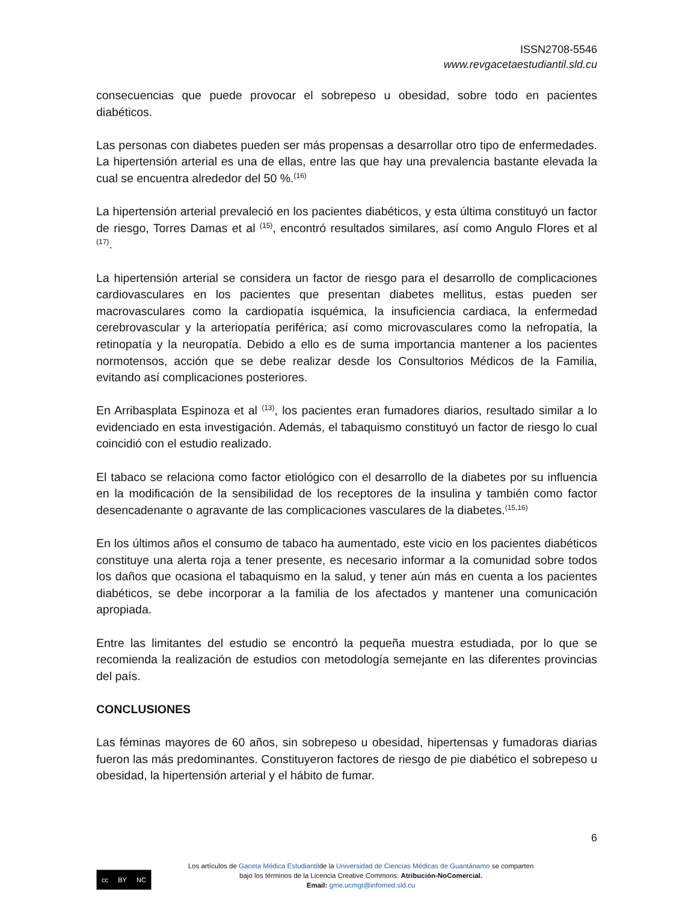ISSN2708-5546
www.revgacetaestudiantil.sld.cu
consecuencias que puede provocar el sobrepeso u obesidad, sobre todo en pacientes diabéticos.
Las personas con diabetes pueden ser más propensas a desarrollar otro tipo de enfermedades. La hipertensión arterial es una de ellas, entre las que hay una prevalencia bastante elevada la cual se encuentra alrededor del 50 %.<sup>(16)</sup>
La hipertensión arterial prevaleció en los pacientes diabéticos, y esta última constituyó un factor de riesgo, Torres Damas et al <sup>(15)</sup>, encontró resultados similares, así como Angulo Flores et al <sup>(17)</sup>.
La hipertensión arterial se considera un factor de riesgo para el desarrollo de complicaciones cardiovasculares en los pacientes que presentan diabetes mellitus, estas pueden ser macrovasculares como la cardiopatía isquémica, la insuficiencia cardiaca, la enfermedad cerebrovascular y la arteriopatía periférica; así como microvasculares como la nefropatía, la retinopatía y la neuropatía. Debido a ello es de suma importancia mantener a los pacientes normotensos, acción que se debe realizar desde los Consultorios Médicos de la Familia, evitando así complicaciones posteriores.
En Arribasplata Espinoza et al <sup>(13)</sup>, los pacientes eran fumadores diarios, resultado similar a lo evidenciado en esta investigación. Además, el tabaquismo constituyó un factor de riesgo lo cual coincidió con el estudio realizado.
El tabaco se relaciona como factor etiológico con el desarrollo de la diabetes por su influencia en la modificación de la sensibilidad de los receptores de la insulina y también como factor desencadenante o agravante de las complicaciones vasculares de la diabetes.<sup>(15,16)</sup>
En los últimos años el consumo de tabaco ha aumentado, este vicio en los pacientes diabéticos constituye una alerta roja a tener presente, es necesario informar a la comunidad sobre todos los daños que ocasiona el tabaquismo en la salud, y tener aún más en cuenta a los pacientes diabéticos, se debe incorporar a la familia de los afectados y mantener una comunicación apropiada.
Entre las limitantes del estudio se encontró la pequeña muestra estudiada, por lo que se recomienda la realización de estudios con metodología semejante en las diferentes provincias del país.
CONCLUSIONES
Las féminas mayores de 60 años, sin sobrepeso u obesidad, hipertensas y fumadoras diarias fueron las más predominantes. Constituyeron factores de riesgo de pie diabético el sobrepeso u obesidad, la hipertensión arterial y el hábito de fumar.
6
cc BY NC
Los artículos de Gaceta Médica Estudiantilde la Universidad de Ciencias Médicas de Guantánamo se comparten
bajo los términos de la Licencia Creative Commons: Atribución-NoComercial.
Email: gme.ucmgt@infomed.sld.cu